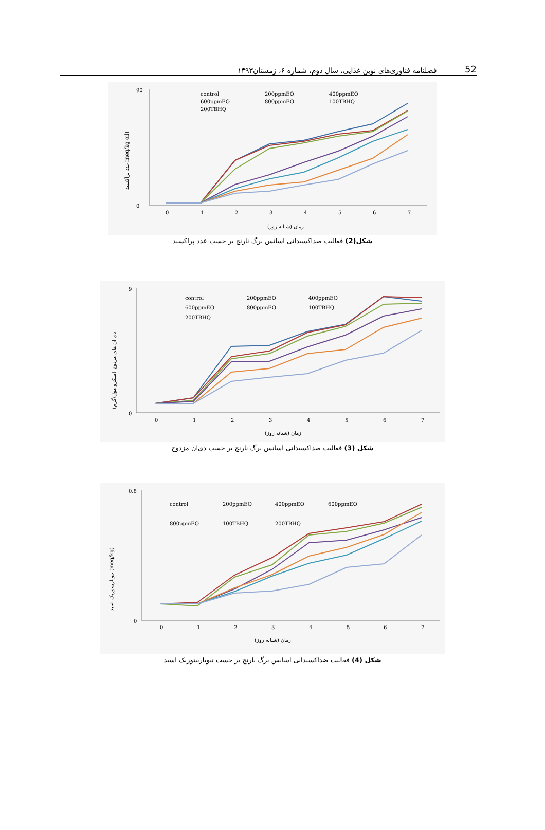فصلنامه فناوری‌های نوین غذایی، سال دوم، شماره ۶، زمستان۱۳۹۳ 52
عدد پراکسید(meq/kg oil)
90
0
0
1
2
3
4
5
6
7
زمان (شبانه روز)
control
200ppmEO
400ppmEO
600ppmEO
800ppmEO
100TBHQ
200TBHQ
شکل(2) فعالیت ضداکسیدانی اسانس برگ نارنج بر حسب عدد پراکسید
دی ان های مزدوج (میکرو مول/گرم)
9
0
0
1
2
3
4
5
6
7
زمان (شبانه روز)
control
200ppmEO
400ppmEO
600ppmEO
800ppmEO
100TBHQ
200TBHQ
شکل (3) فعالیت ضداکسیدانی اسانس برگ نارنج بر حسب دی‌ان مزدوج
تیوباربیتوریک اسید (meq/kg)
0.8
0
0
1
2
3
4
5
6
7
زمان (شبانه روز)
control
200ppmEO
400ppmEO
600ppmEO
800ppmEO
100TBHQ
200TBHQ
شکل (4) فعالیت ضداکسیدانی اسانس برگ نارنج بر حسب تیوباربیتوریک اسید